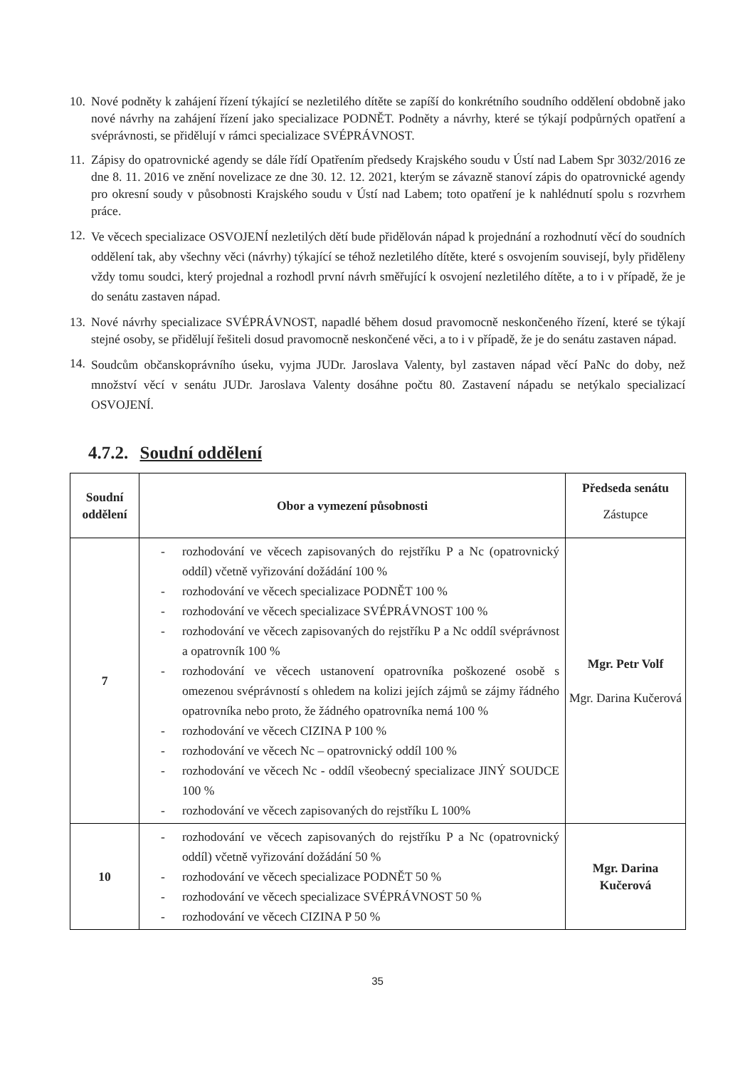10. Nové podněty k zahájení řízení týkající se nezletilého dítěte se zapíší do konkrétního soudního oddělení obdobně jako nové návrhy na zahájení řízení jako specializace PODNĚT. Podněty a návrhy, které se týkají podpůrných opatření a svéprávnosti, se přidělují v rámci specializace SVÉPRÁVNOST.
11. Zápisy do opatrovnické agendy se dále řídí Opatřením předsedy Krajského soudu v Ústí nad Labem Spr 3032/2016 ze dne 8. 11. 2016 ve znění novelizace ze dne 30. 12. 12. 2021, kterým se závazně stanoví zápis do opatrovnické agendy pro okresní soudy v působnosti Krajského soudu v Ústí nad Labem; toto opatření je k nahlédnutí spolu s rozvrhem práce.
12. Ve věcech specializace OSVOJENÍ nezletilých dětí bude přidělován nápad k projednání a rozhodnutí věcí do soudních oddělení tak, aby všechny věci (návrhy) týkající se téhož nezletilého dítěte, které s osvojením souvisejí, byly přiděleny vždy tomu soudci, který projednal a rozhodl první návrh směřující k osvojení nezletilého dítěte, a to i v případě, že je do senátu zastaven nápad.
13. Nové návrhy specializace SVÉPRÁVNOST, napadlé během dosud pravomocně neskončeného řízení, které se týkají stejné osoby, se přidělují řešiteli dosud pravomocně neskončené věci, a to i v případě, že je do senátu zastaven nápad.
14. Soudcům občanskoprávního úseku, vyjma JUDr. Jaroslava Valenty, byl zastaven nápad věcí PaNc do doby, než množství věcí v senátu JUDr. Jaroslava Valenty dosáhne počtu 80. Zastavení nápadu se netýkalo specializací OSVOJENÍ.
4.7.2. Soudní oddělení
| Soudní oddělení | Obor a vymezení působnosti | Předseda senátu Zástupce |
| --- | --- | --- |
| 7 | - rozhodování ve věcech zapisovaných do rejstříku P a Nc (opatrovnický oddíl) včetně vyřizování dožádání 100 % - rozhodování ve věcech specializace PODNĚT 100 % - rozhodování ve věcech specializace SVÉPRÁVNOST 100 % - rozhodování ve věcech zapisovaných do rejstříku P a Nc oddíl svéprávnost a opatrovník 100 % - rozhodování ve věcech ustanovení opatrovníka poškozené osobě s omezenou svéprávností s ohledem na kolizi jejích zájmů se zájmy řádného opatrovníka nebo proto, že žádného opatrovníka nemá 100 % - rozhodování ve věcech CIZINA P 100 % - rozhodování ve věcech Nc – opatrovnický oddíl 100 % - rozhodování ve věcech Nc - oddíl všeobecný specializace JINÝ SOUDCE 100 % - rozhodování ve věcech zapisovaných do rejstříku L 100% | Mgr. Petr Volf Mgr. Darina Kučerová |
| 10 | - rozhodování ve věcech zapisovaných do rejstříku P a Nc (opatrovnický oddíl) včetně vyřizování dožádání 50 % - rozhodování ve věcech specializace PODNĚT 50 % - rozhodování ve věcech specializace SVÉPRÁVNOST 50 % - rozhodování ve věcech CIZINA P 50 % | Mgr. Darina Kučerová |
35